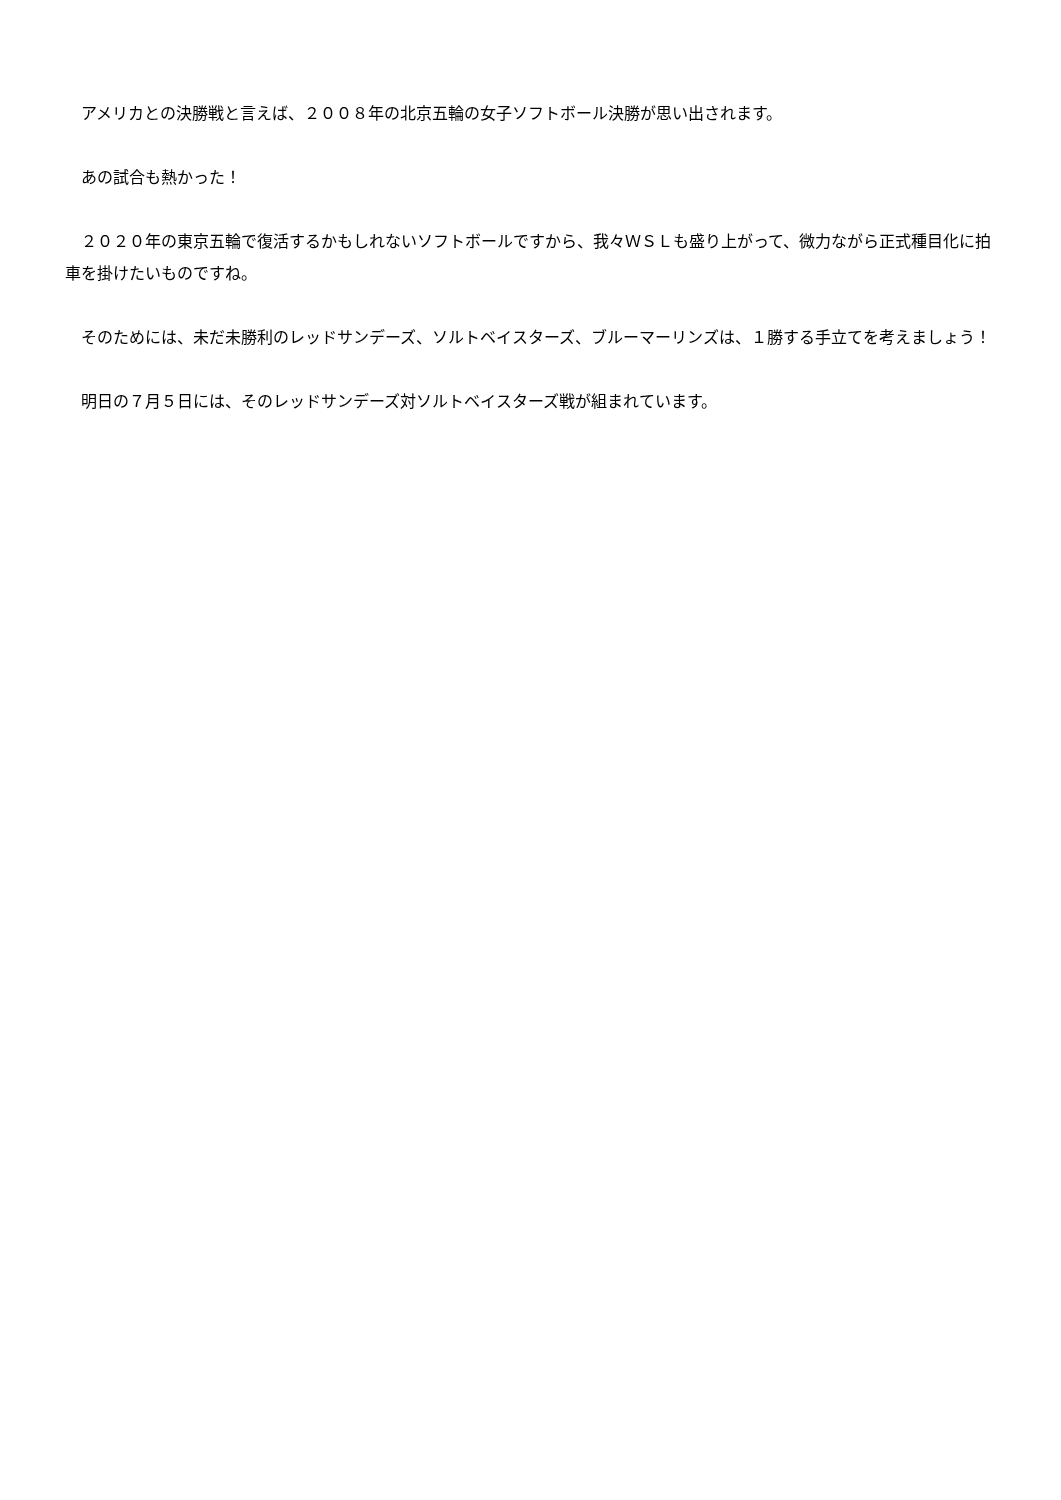アメリカとの決勝戦と言えば、２００８年の北京五輪の女子ソフトボール決勝が思い出されます。
　あの試合も熱かった！
　２０２０年の東京五輪で復活するかもしれないソフトボールですから、我々ＷＳＬも盛り上がって、微力ながら正式種目化に拍車を掛けたいものですね。
　そのためには、未だ未勝利のレッドサンデーズ、ソルトベイスターズ、ブルーマーリンズは、１勝する手立てを考えましょう！
　明日の７月５日には、そのレッドサンデーズ対ソルトベイスターズ戦が組まれています。